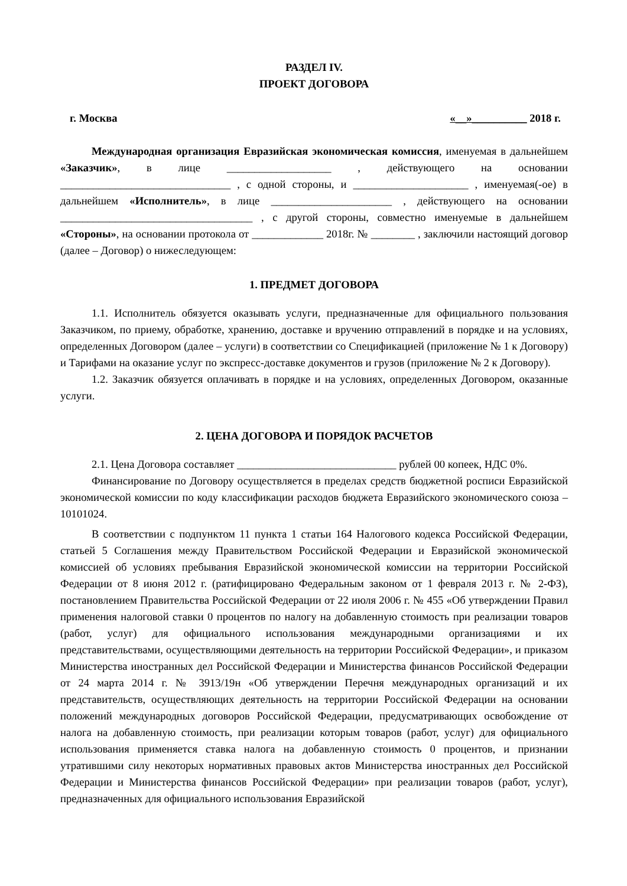РАЗДЕЛ IV.
ПРОЕКТ ДОГОВОРА
г. Москва «__»__________ 2018 г.
Международная организация Евразийская экономическая комиссия, именуемая в дальнейшем «Заказчик», в лице ___________________ , действующего на основании _______________________________ , с одной стороны, и _____________________ , именуемая(-ое) в дальнейшем «Исполнитель», в лице ______________________ , действующего на основании ___________________________________ , с другой стороны, совместно именуемые в дальнейшем «Стороны», на основании протокола от _____________ 2018г. № ________ , заключили настоящий договор (далее – Договор) о нижеследующем:
1. ПРЕДМЕТ ДОГОВОРА
1.1. Исполнитель обязуется оказывать услуги, предназначенные для официального пользования Заказчиком, по приему, обработке, хранению, доставке и вручению отправлений в порядке и на условиях, определенных Договором (далее – услуги) в соответствии со Спецификацией (приложение № 1 к Договору) и Тарифами на оказание услуг по экспресс-доставке документов и грузов (приложение № 2 к Договору).
1.2. Заказчик обязуется оплачивать в порядке и на условиях, определенных Договором, оказанные услуги.
2. ЦЕНА ДОГОВОРА И ПОРЯДОК РАСЧЕТОВ
2.1. Цена Договора составляет _____________________________ рублей 00 копеек, НДС 0%.
Финансирование по Договору осуществляется в пределах средств бюджетной росписи Евразийской экономической комиссии по коду классификации расходов бюджета Евразийского экономического союза – 10101024.
В соответствии с подпунктом 11 пункта 1 статьи 164 Налогового кодекса Российской Федерации, статьей 5 Соглашения между Правительством Российской Федерации и Евразийской экономической комиссией об условиях пребывания Евразийской экономической комиссии на территории Российской Федерации от 8 июня 2012 г. (ратифицировано Федеральным законом от 1 февраля 2013 г. № 2-ФЗ), постановлением Правительства Российской Федерации от 22 июля 2006 г. № 455 «Об утверждении Правил применения налоговой ставки 0 процентов по налогу на добавленную стоимость при реализации товаров (работ, услуг) для официального использования международными организациями и их представительствами, осуществляющими деятельность на территории Российской Федерации», и приказом Министерства иностранных дел Российской Федерации и Министерства финансов Российской Федерации от 24 марта 2014 г. № 3913/19н «Об утверждении Перечня международных организаций и их представительств, осуществляющих деятельность на территории Российской Федерации на основании положений международных договоров Российской Федерации, предусматривающих освобождение от налога на добавленную стоимость, при реализации которым товаров (работ, услуг) для официального использования применяется ставка налога на добавленную стоимость 0 процентов, и признании утратившими силу некоторых нормативных правовых актов Министерства иностранных дел Российской Федерации и Министерства финансов Российской Федерации» при реализации товаров (работ, услуг), предназначенных для официального использования Евразийской